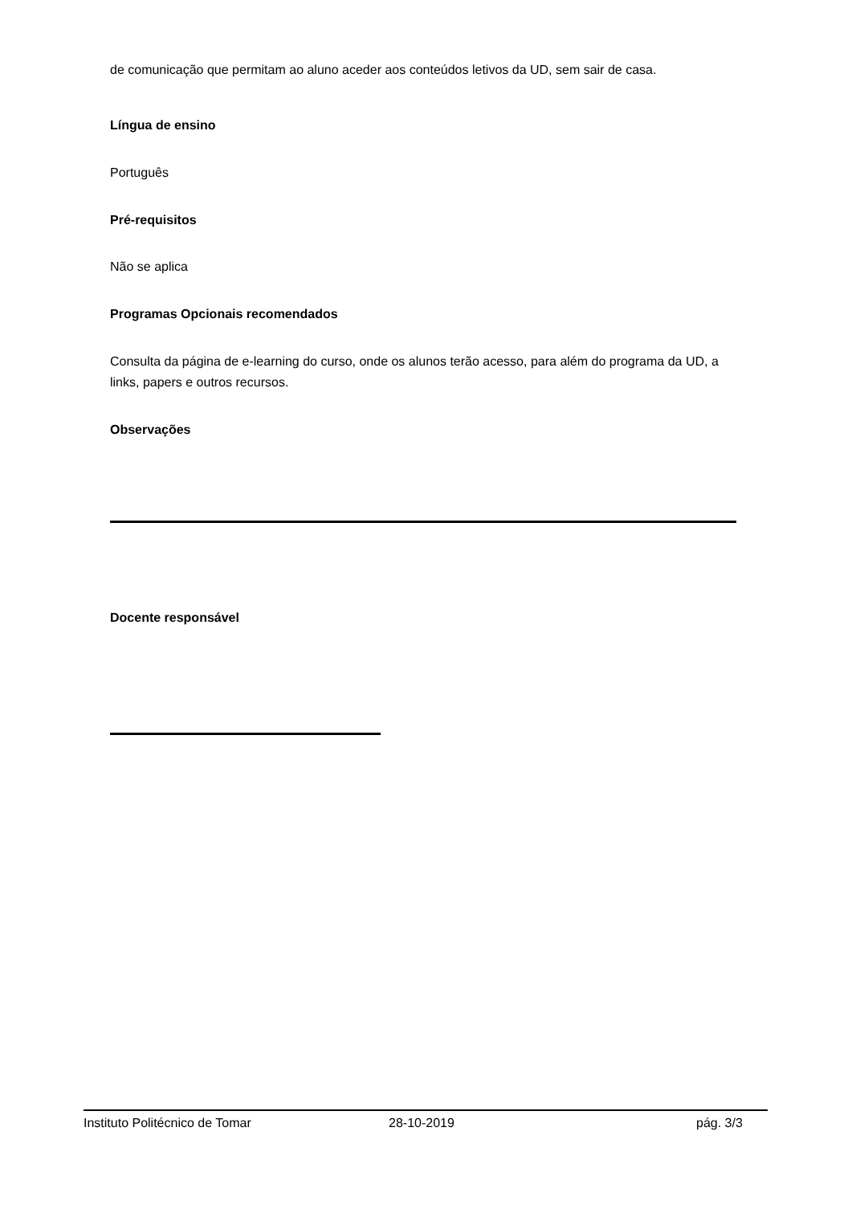de comunicação que permitam ao aluno aceder aos conteúdos letivos da UD, sem sair de casa.
Língua de ensino
Português
Pré-requisitos
Não se aplica
Programas Opcionais recomendados
Consulta da página de e-learning do curso, onde os alunos terão acesso, para além do programa da UD, a links, papers e outros recursos.
Observações
Docente responsável
Instituto Politécnico de Tomar 28-10-2019 pág. 3/3